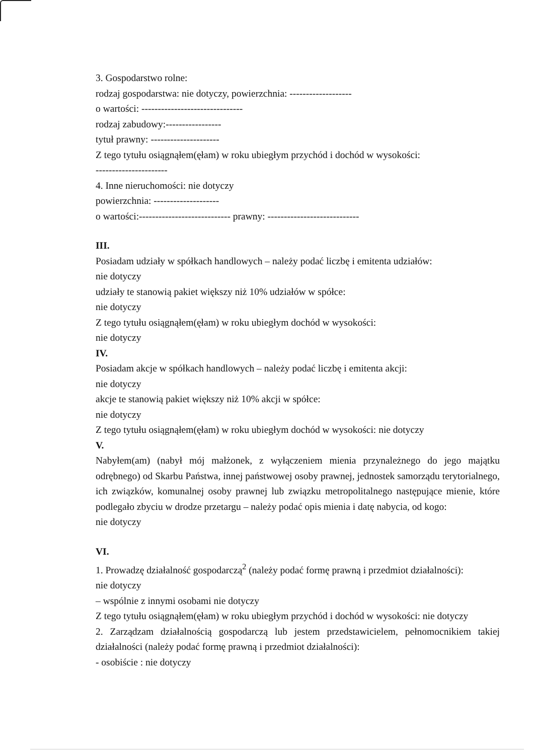3. Gospodarstwo rolne:
rodzaj gospodarstwa: nie dotyczy, powierzchnia: -------------------
o wartości: -------------------------------
rodzaj zabudowy:-----------------
tytuł prawny: ---------------------
Z tego tytułu osiągnąłem(ęłam) w roku ubiegłym przychód i dochód w wysokości:
----------------------
4. Inne nieruchomości: nie dotyczy
powierzchnia: --------------------
o wartości:---------------------------- prawny: ----------------------------
III.
Posiadam udziały w spółkach handlowych – należy podać liczbę i emitenta udziałów:
nie dotyczy
udziały te stanowią pakiet większy niż 10% udziałów w spółce:
nie dotyczy
Z tego tytułu osiągnąłem(ęłam) w roku ubiegłym dochód w wysokości:
nie dotyczy
IV.
Posiadam akcje w spółkach handlowych – należy podać liczbę i emitenta akcji:
nie dotyczy
akcje te stanowią pakiet większy niż 10% akcji w spółce:
nie dotyczy
Z tego tytułu osiągnąłem(ęłam) w roku ubiegłym dochód w wysokości: nie dotyczy
V.
Nabyłem(am) (nabył mój małżonek, z wyłączeniem mienia przynależnego do jego majątku odrębnego) od Skarbu Państwa, innej państwowej osoby prawnej, jednostek samorządu terytorialnego, ich związków, komunalnej osoby prawnej lub związku metropolitalnego następujące mienie, które podlegało zbyciu w drodze przetargu – należy podać opis mienia i datę nabycia, od kogo:
nie dotyczy
VI.
1. Prowadzę działalność gospodarczą<sup>2</sup> (należy podać formę prawną i przedmiot działalności):
nie dotyczy
– wspólnie z innymi osobami nie dotyczy
Z tego tytułu osiągnąłem(ęłam) w roku ubiegłym przychód i dochód w wysokości: nie dotyczy
2. Zarządzam działalnością gospodarczą lub jestem przedstawicielem, pełnomocnikiem takiej działalności (należy podać formę prawną i przedmiot działalności):
- osobiście : nie dotyczy